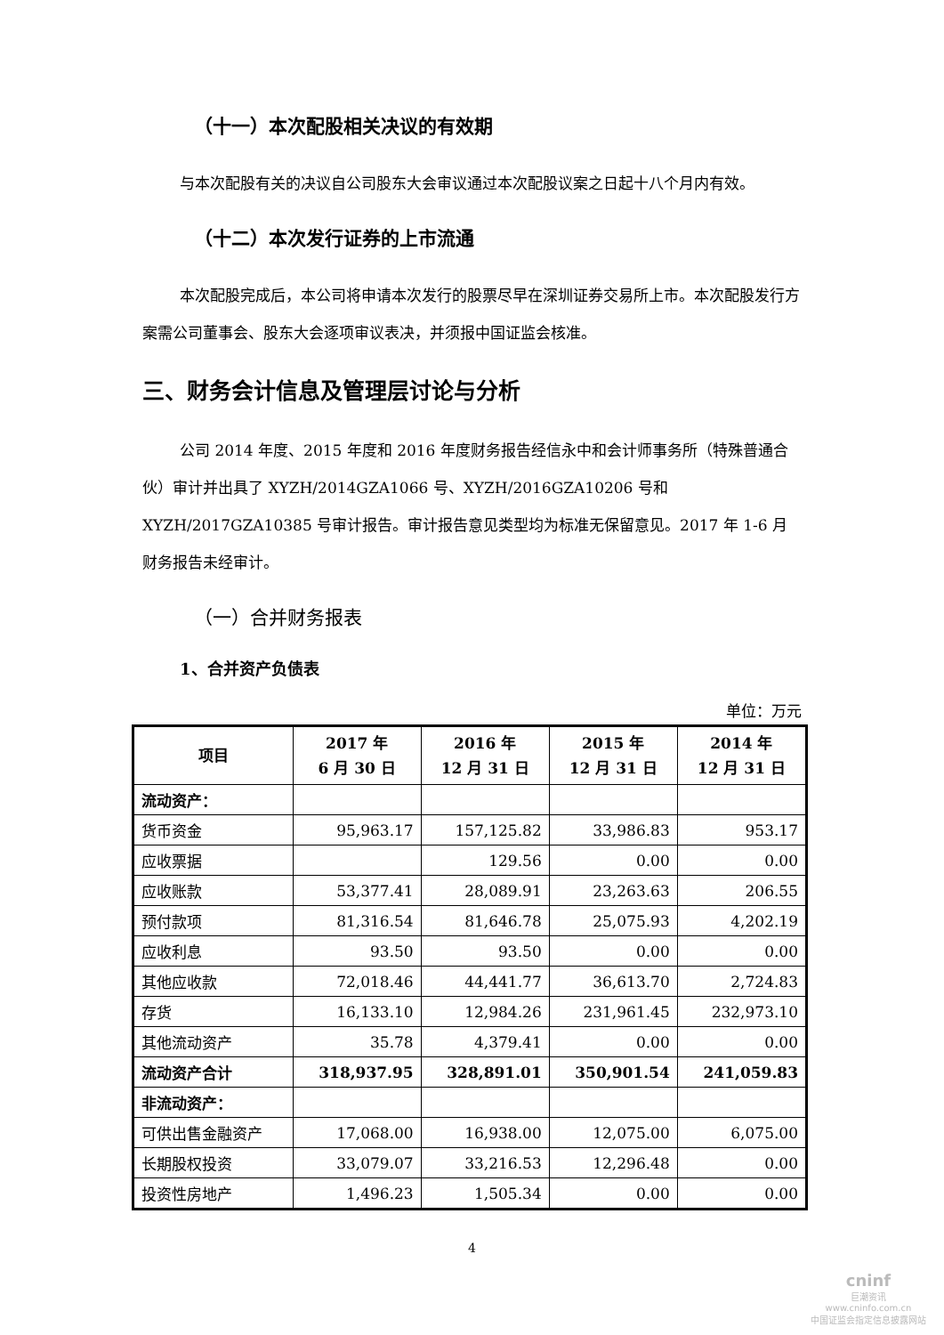（十一）本次配股相关决议的有效期
与本次配股有关的决议自公司股东大会审议通过本次配股议案之日起十八个月内有效。
（十二）本次发行证券的上市流通
本次配股完成后，本公司将申请本次发行的股票尽早在深圳证券交易所上市。本次配股发行方案需公司董事会、股东大会逐项审议表决，并须报中国证监会核准。
三、财务会计信息及管理层讨论与分析
公司 2014 年度、2015 年度和 2016 年度财务报告经信永中和会计师事务所（特殊普通合伙）审计并出具了 XYZH/2014GZA1066 号、XYZH/2016GZA10206 号和 XYZH/2017GZA10385 号审计报告。审计报告意见类型均为标准无保留意见。2017 年 1-6 月财务报告未经审计。
（一）合并财务报表
1、合并资产负债表
单位：万元
| 项目 | 2017 年 6 月 30 日 | 2016 年 12 月 31 日 | 2015 年 12 月 31 日 | 2014 年 12 月 31 日 |
| --- | --- | --- | --- | --- |
| 流动资产： | | | | |
| 货币资金 | 95,963.17 | 157,125.82 | 33,986.83 | 953.17 |
| 应收票据 | | 129.56 | 0.00 | 0.00 |
| 应收账款 | 53,377.41 | 28,089.91 | 23,263.63 | 206.55 |
| 预付款项 | 81,316.54 | 81,646.78 | 25,075.93 | 4,202.19 |
| 应收利息 | 93.50 | 93.50 | 0.00 | 0.00 |
| 其他应收款 | 72,018.46 | 44,441.77 | 36,613.70 | 2,724.83 |
| 存货 | 16,133.10 | 12,984.26 | 231,961.45 | 232,973.10 |
| 其他流动资产 | 35.78 | 4,379.41 | 0.00 | 0.00 |
| 流动资产合计 | 318,937.95 | 328,891.01 | 350,901.54 | 241,059.83 |
| 非流动资产： | | | | |
| 可供出售金融资产 | 17,068.00 | 16,938.00 | 12,075.00 | 6,075.00 |
| 长期股权投资 | 33,079.07 | 33,216.53 | 12,296.48 | 0.00 |
| 投资性房地产 | 1,496.23 | 1,505.34 | 0.00 | 0.00 |
4
cninf
巨潮资讯
www.cninfo.com.cn
中国证监会指定信息披露网站